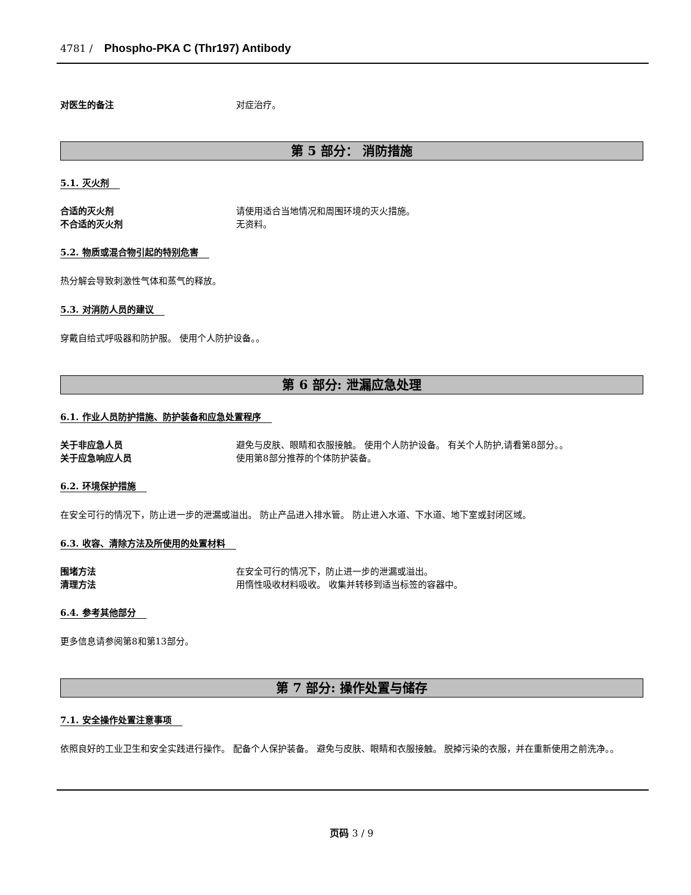4781 / Phospho-PKA C (Thr197) Antibody
对医生的备注 对症治疗。
第 5 部分： 消防措施
5.1. 灭火剂
合适的灭火剂 请使用适合当地情况和周围环境的灭火措施。
不合适的灭火剂 无资料。
5.2. 物质或混合物引起的特别危害
热分解会导致刺激性气体和蒸气的释放。
5.3. 对消防人员的建议
穿戴自给式呼吸器和防护服。 使用个人防护设备。。
第 6 部分: 泄漏应急处理
6.1. 作业人员防护措施、防护装备和应急处置程序
关于非应急人员 避免与皮肤、眼睛和衣服接触。 使用个人防护设备。 有关个人防护,请看第8部分。。
关于应急响应人员 使用第8部分推荐的个体防护装备。
6.2. 环境保护措施
在安全可行的情况下，防止进一步的泄漏或溢出。 防止产品进入排水管。 防止进入水道、下水道、地下室或封闭区域。
6.3. 收容、清除方法及所使用的处置材料
围堵方法 在安全可行的情况下，防止进一步的泄漏或溢出。
清理方法 用惰性吸收材料吸收。 收集并转移到适当标签的容器中。
6.4. 参考其他部分
更多信息请参阅第8和第13部分。
第 7 部分: 操作处置与储存
7.1. 安全操作处置注意事项
依照良好的工业卫生和安全实践进行操作。 配备个人保护装备。 避免与皮肤、眼睛和衣服接触。 脱掉污染的衣服，并在重新使用之前洗净。。
页码 3 / 9